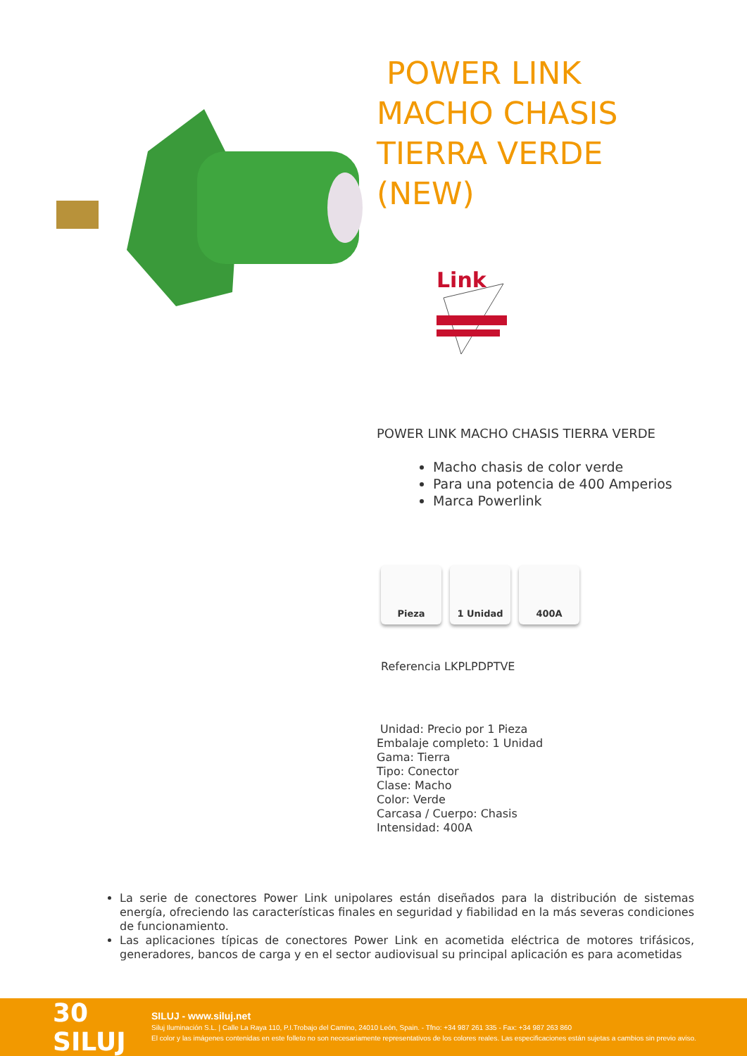POWER LINK
MACHO CHASIS
TIERRA VERDE
(NEW)
Link
POWER LINK MACHO CHASIS TIERRA VERDE
Macho chasis de color verde
Para una potencia de 400 Amperios
Marca Powerlink
Pieza 1 Unidad 400A
Referencia LKPLPDPTVE
Unidad: Precio por 1 Pieza
Embalaje completo: 1 Unidad
Gama: Tierra
Tipo: Conector
Clase: Macho
Color: Verde
Carcasa / Cuerpo: Chasis
Intensidad: 400A
La serie de conectores Power Link unipolares están diseñados para la distribución de sistemas energía, ofreciendo las características finales en seguridad y fiabilidad en la más severas condiciones de funcionamiento.
Las aplicaciones típicas de conectores Power Link en acometida eléctrica de motores trifásicos, generadores, bancos de carga y en el sector audiovisual su principal aplicación es para acometidas
30 SILUJ
SILUJ - www.siluj.net
Siluj Iluminación S.L. | Calle La Raya 110, P.I.Trobajo del Camino, 24010 León, Spain. - Tfno: +34 987 261 335 - Fax: +34 987 263 860
El color y las imágenes contenidas en este folleto no son necesariamente representativos de los colores reales. Las especificaciones están sujetas a cambios sin previo aviso.